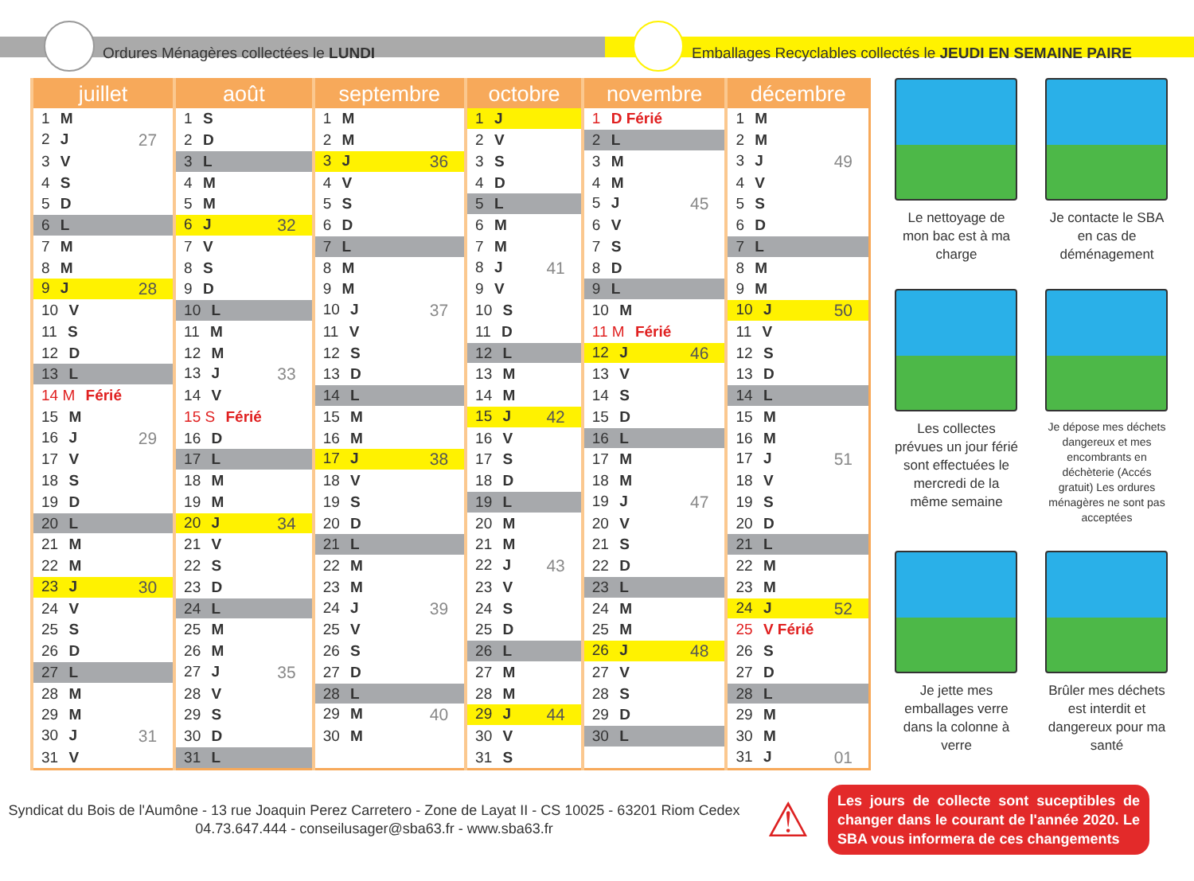Ordures Ménagères collectées le LUNDI
Emballages Recyclables collectés le JEUDI EN SEMAINE PAIRE
| juillet | août | septembre | octobre | novembre | décembre |
| --- | --- | --- | --- | --- | --- |
| 1 M | 1 S | 1 M | 1 J | 1 D Férié | 1 M |
| 2 J 27 | 2 D | 2 M | 2 V | 2 L | 2 M |
| 3 V | 3 L | 3 J 36 | 3 S | 3 M | 3 J 49 |
| 4 S | 4 M | 4 V | 4 D | 4 M | 4 V |
| 5 D | 5 M | 5 S | 5 L | 5 J 45 | 5 S |
| 6 L | 6 J 32 | 6 D | 6 M | 6 V | 6 D |
| 7 M | 7 V | 7 L | 7 M | 7 S | 7 L |
| 8 M | 8 S | 8 M | 8 J 41 | 8 D | 8 M |
| 9 J 28 | 9 D | 9 M | 9 V | 9 L | 9 M |
| 10 V | 10 L | 10 J 37 | 10 S | 10 M | 10 J 50 |
| 11 S | 11 M | 11 V | 11 D | 11 M Férié | 11 V |
| 12 D | 12 M | 12 S | 12 L | 12 J 46 | 12 S |
| 13 L | 13 J 33 | 13 D | 13 M | 13 V | 13 D |
| 14 M Férié | 14 V | 14 L | 14 M | 14 S | 14 L |
| 15 M | 15 S Férié | 15 M | 15 J 42 | 15 D | 15 M |
| 16 J 29 | 16 D | 16 M | 16 V | 16 L | 16 M |
| 17 V | 17 L | 17 J 38 | 17 S | 17 M | 17 J 51 |
| 18 S | 18 M | 18 V | 18 D | 18 M | 18 V |
| 19 D | 19 M | 19 S | 19 L | 19 J 47 | 19 S |
| 20 L | 20 J 34 | 20 D | 20 M | 20 V | 20 D |
| 21 M | 21 V | 21 L | 21 M | 21 S | 21 L |
| 22 M | 22 S | 22 M | 22 J 43 | 22 D | 22 M |
| 23 J 30 | 23 D | 23 M | 23 V | 23 L | 23 M |
| 24 V | 24 L | 24 J 39 | 24 S | 24 M | 24 J 52 |
| 25 S | 25 M | 25 V | 25 D | 25 M | 25 V Férié |
| 26 D | 26 M | 26 S | 26 L | 26 J 48 | 26 S |
| 27 L | 27 J 35 | 27 D | 27 M | 27 V | 27 D |
| 28 M | 28 V | 28 L | 28 M | 28 S | 28 L |
| 29 M | 29 S | 29 M 40 | 29 J 44 | 29 D | 29 M |
| 30 J 31 | 30 D | 30 M | 30 V | 30 L | 30 M |
| 31 V | 31 L | | 31 S | | 31 J 01 |
Le nettoyage de mon bac est à ma charge
Je contacte le SBA en cas de déménagement
Les collectes prévues un jour férié sont effectuées le mercredi de la même semaine
Je dépose mes déchets dangereux et mes encombrants en déchèterie (Accés gratuit) Les ordures ménagères ne sont pas acceptées
Je jette mes emballages verre dans la colonne à verre
Brûler mes déchets est interdit et dangereux pour ma santé
Syndicat du Bois de l'Aumône - 13 rue Joaquin Perez Carretero - Zone de Layat II - CS 10025 - 63201 Riom Cedex
04.73.647.444 - conseilusager@sba63.fr - www.sba63.fr
⚠
Les jours de collecte sont suceptibles de changer dans le courant de l'année 2020. Le SBA vous informera de ces changements